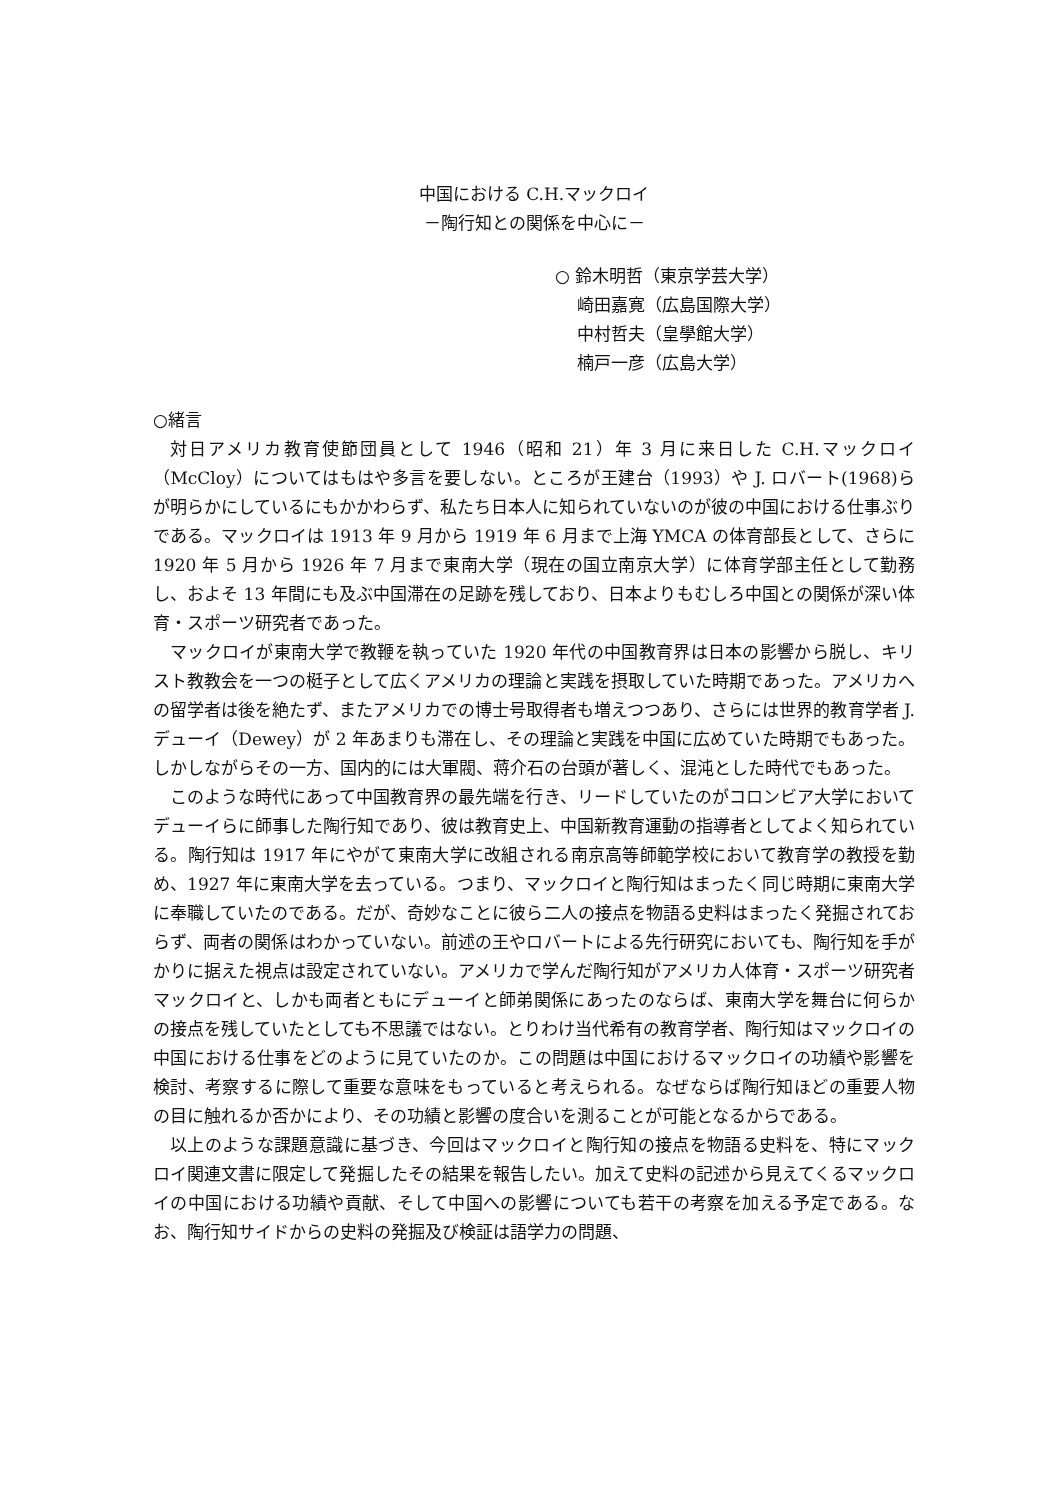中国における C.H.マックロイ
－陶行知との関係を中心に－
○ 鈴木明哲（東京学芸大学）
崎田嘉寛（広島国際大学）
中村哲夫（皇學館大学）
楠戸一彦（広島大学）
○緒言
対日アメリカ教育使節団員として 1946（昭和 21）年 3 月に来日した C.H.マックロイ（McCloy）についてはもはや多言を要しない。ところが王建台（1993）や J. ロバート(1968)らが明らかにしているにもかかわらず、私たち日本人に知られていないのが彼の中国における仕事ぶりである。マックロイは 1913 年 9 月から 1919 年 6 月まで上海 YMCA の体育部長として、さらに 1920 年 5 月から 1926 年 7 月まで東南大学（現在の国立南京大学）に体育学部主任として勤務し、およそ 13 年間にも及ぶ中国滞在の足跡を残しており、日本よりもむしろ中国との関係が深い体育・スポーツ研究者であった。
マックロイが東南大学で教鞭を執っていた 1920 年代の中国教育界は日本の影響から脱し、キリスト教教会を一つの梃子として広くアメリカの理論と実践を摂取していた時期であった。アメリカへの留学者は後を絶たず、またアメリカでの博士号取得者も増えつつあり、さらには世界的教育学者 J.デューイ（Dewey）が 2 年あまりも滞在し、その理論と実践を中国に広めていた時期でもあった。しかしながらその一方、国内的には大軍閥、蒋介石の台頭が著しく、混沌とした時代でもあった。
このような時代にあって中国教育界の最先端を行き、リードしていたのがコロンビア大学においてデューイらに師事した陶行知であり、彼は教育史上、中国新教育運動の指導者としてよく知られている。陶行知は 1917 年にやがて東南大学に改組される南京高等師範学校において教育学の教授を勤め、1927 年に東南大学を去っている。つまり、マックロイと陶行知はまったく同じ時期に東南大学に奉職していたのである。だが、奇妙なことに彼ら二人の接点を物語る史料はまったく発掘されておらず、両者の関係はわかっていない。前述の王やロバートによる先行研究においても、陶行知を手がかりに据えた視点は設定されていない。アメリカで学んだ陶行知がアメリカ人体育・スポーツ研究者マックロイと、しかも両者ともにデューイと師弟関係にあったのならば、東南大学を舞台に何らかの接点を残していたとしても不思議ではない。とりわけ当代希有の教育学者、陶行知はマックロイの中国における仕事をどのように見ていたのか。この問題は中国におけるマックロイの功績や影響を検討、考察するに際して重要な意味をもっていると考えられる。なぜならば陶行知ほどの重要人物の目に触れるか否かにより、その功績と影響の度合いを測ることが可能となるからである。
以上のような課題意識に基づき、今回はマックロイと陶行知の接点を物語る史料を、特にマックロイ関連文書に限定して発掘したその結果を報告したい。加えて史料の記述から見えてくるマックロイの中国における功績や貢献、そして中国への影響についても若干の考察を加える予定である。なお、陶行知サイドからの史料の発掘及び検証は語学力の問題、